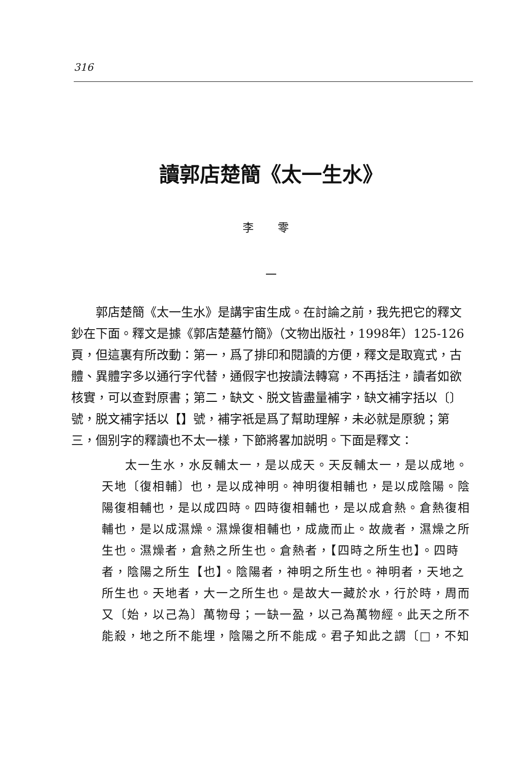316
讀郭店楚簡《太一生水》
李 零
一
郭店楚簡《太一生水》是講宇宙生成。在討論之前，我先把它的釋文鈔在下面。釋文是據《郭店楚墓竹簡》（文物出版社，1998年）125-126頁，但這裏有所改動：第一，爲了排印和閱讀的方便，釋文是取寬式，古體、異體字多以通行字代替，通假字也按讀法轉寫，不再括注，讀者如欲核實，可以查對原書；第二，缺文、脱文皆盡量補字，缺文補字括以〔〕號，脱文補字括以【】號，補字祇是爲了幫助理解，未必就是原貌；第三，個别字的釋讀也不太一樣，下節將畧加説明。下面是釋文：
太一生水，水反輔太一，是以成天。天反輔太一，是以成地。天地〔復相輔〕也，是以成神明。神明復相輔也，是以成陰陽。陰陽復相輔也，是以成四時。四時復相輔也，是以成倉熱。倉熱復相輔也，是以成濕燥。濕燥復相輔也，成歲而止。故歲者，濕燥之所生也。濕燥者，倉熱之所生也。倉熱者，【四時之所生也】。四時者，陰陽之所生【也】。陰陽者，神明之所生也。神明者，天地之所生也。天地者，大一之所生也。是故大一藏於水，行於時，周而又〔始，以己為〕萬物母；一缺一盈，以己為萬物經。此天之所不能殺，地之所不能埋，陰陽之所不能成。君子知此之謂〔□，不知